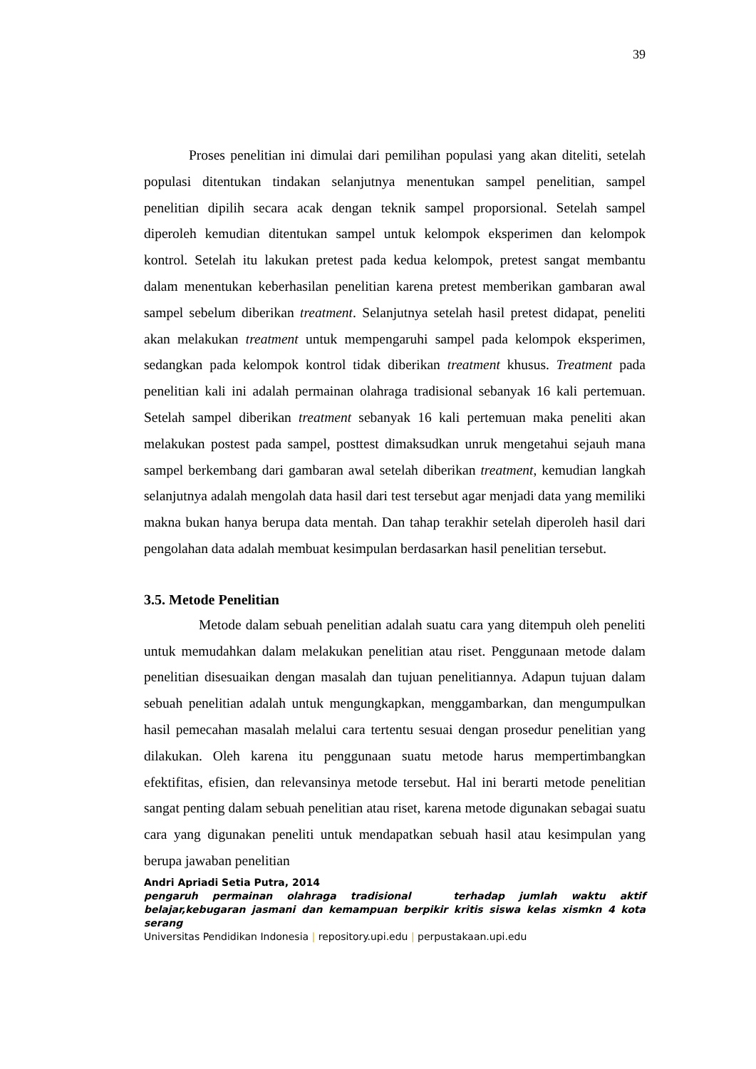39
Proses penelitian ini dimulai dari pemilihan populasi yang akan diteliti, setelah populasi ditentukan tindakan selanjutnya menentukan sampel penelitian, sampel penelitian dipilih secara acak dengan teknik sampel proporsional. Setelah sampel diperoleh kemudian ditentukan sampel untuk kelompok eksperimen dan kelompok kontrol. Setelah itu lakukan pretest pada kedua kelompok, pretest sangat membantu dalam menentukan keberhasilan penelitian karena pretest memberikan gambaran awal sampel sebelum diberikan treatment. Selanjutnya setelah hasil pretest didapat, peneliti akan melakukan treatment untuk mempengaruhi sampel pada kelompok eksperimen, sedangkan pada kelompok kontrol tidak diberikan treatment khusus. Treatment pada penelitian kali ini adalah permainan olahraga tradisional sebanyak 16 kali pertemuan. Setelah sampel diberikan treatment sebanyak 16 kali pertemuan maka peneliti akan melakukan postest pada sampel, posttest dimaksudkan unruk mengetahui sejauh mana sampel berkembang dari gambaran awal setelah diberikan treatment, kemudian langkah selanjutnya adalah mengolah data hasil dari test tersebut agar menjadi data yang memiliki makna bukan hanya berupa data mentah. Dan tahap terakhir setelah diperoleh hasil dari pengolahan data adalah membuat kesimpulan berdasarkan hasil penelitian tersebut.
3.5. Metode Penelitian
Metode dalam sebuah penelitian adalah suatu cara yang ditempuh oleh peneliti untuk memudahkan dalam melakukan penelitian atau riset. Penggunaan metode dalam penelitian disesuaikan dengan masalah dan tujuan penelitiannya. Adapun tujuan dalam sebuah penelitian adalah untuk mengungkapkan, menggambarkan, dan mengumpulkan hasil pemecahan masalah melalui cara tertentu sesuai dengan prosedur penelitian yang dilakukan. Oleh karena itu penggunaan suatu metode harus mempertimbangkan efektifitas, efisien, dan relevansinya metode tersebut. Hal ini berarti metode penelitian sangat penting dalam sebuah penelitian atau riset, karena metode digunakan sebagai suatu cara yang digunakan peneliti untuk mendapatkan sebuah hasil atau kesimpulan yang berupa jawaban penelitian
Andri Apriadi Setia Putra, 2014
pengaruh permainan olahraga tradisional terhadap jumlah waktu aktif belajar,kebugaran jasmani dan kemampuan berpikir kritis siswa kelas xismkn 4 kota serang
Universitas Pendidikan Indonesia | repository.upi.edu | perpustakaan.upi.edu